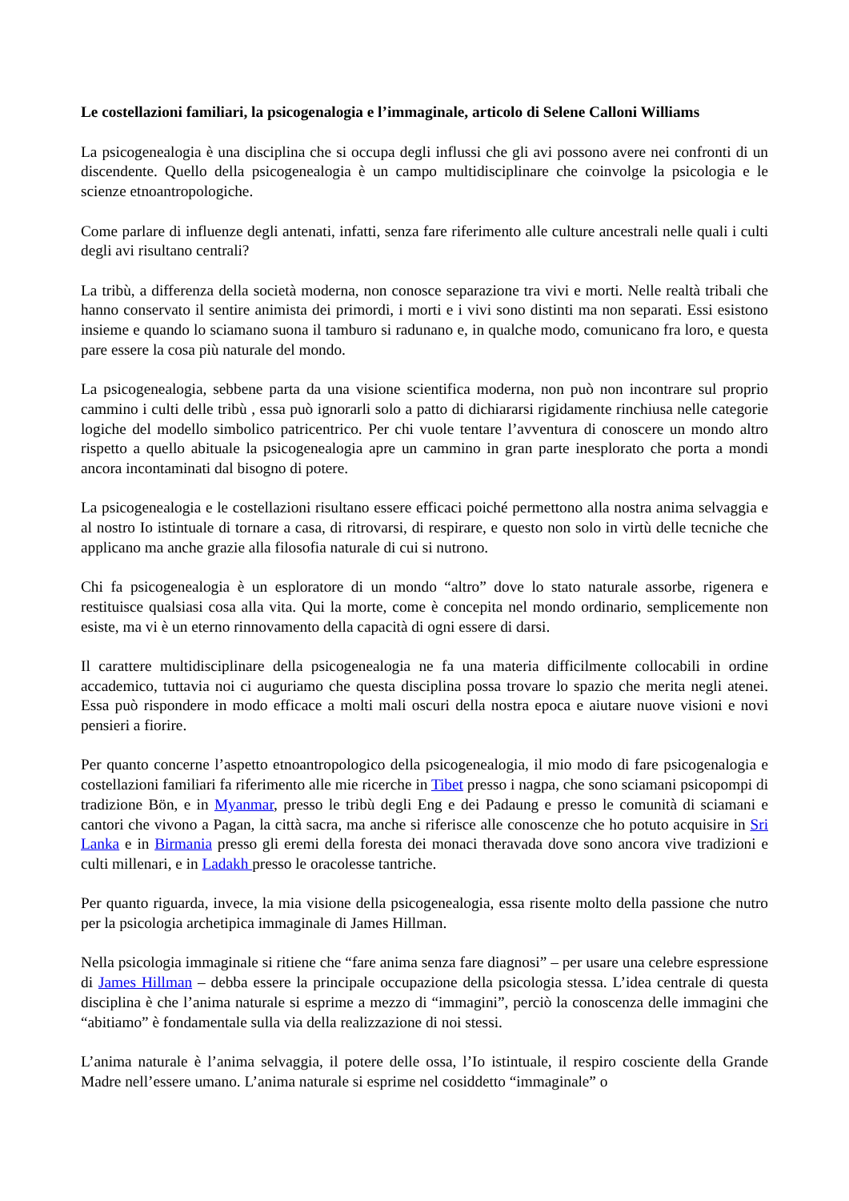Le costellazioni familiari, la psicogenalogia e l’immaginale, articolo di Selene Calloni Williams
La psicogenealogia è una disciplina che si occupa degli influssi che gli avi possono avere nei confronti di un discendente. Quello della psicogenealogia è un campo multidisciplinare che coinvolge la psicologia e le scienze etnoantropologiche.
Come parlare di influenze degli antenati, infatti, senza fare riferimento alle culture ancestrali nelle quali i culti degli avi risultano centrali?
La tribù, a differenza della società moderna, non conosce separazione tra vivi e morti. Nelle realtà tribali che hanno conservato il sentire animista dei primordi, i morti e i vivi sono distinti ma non separati. Essi esistono insieme e quando lo sciamano suona il tamburo si radunano e, in qualche modo, comunicano fra loro, e questa pare essere la cosa più naturale del mondo.
La psicogenealogia, sebbene parta da una visione scientifica moderna, non può non incontrare sul proprio cammino i culti delle tribù , essa può ignorarli solo a patto di dichiararsi rigidamente rinchiusa nelle categorie logiche del modello simbolico patricentrico. Per chi vuole tentare l’avventura di conoscere un mondo altro rispetto a quello abituale la psicogenealogia apre un cammino in gran parte inesplorato che porta a mondi ancora incontaminati dal bisogno di potere.
La psicogenealogia e le costellazioni risultano essere efficaci poiché permettono alla nostra anima selvaggia e al nostro Io istintuale di tornare a casa, di ritrovarsi, di respirare, e questo non solo in virtù delle tecniche che applicano ma anche grazie alla filosofia naturale di cui si nutrono.
Chi fa psicogenealogia è un esploratore di un mondo “altro” dove lo stato naturale assorbe, rigenera e restituisce qualsiasi cosa alla vita. Qui la morte, come è concepita nel mondo ordinario, semplicemente non esiste, ma vi è un eterno rinnovamento della capacità di ogni essere di darsi.
Il carattere multidisciplinare della psicogenealogia ne fa una materia difficilmente collocabili in ordine accademico, tuttavia noi ci auguriamo che questa disciplina possa trovare lo spazio che merita negli atenei. Essa può rispondere in modo efficace a molti mali oscuri della nostra epoca e aiutare nuove visioni e novi pensieri a fiorire.
Per quanto concerne l’aspetto etnoantropologico della psicogenealogia, il mio modo di fare psicogenalogia e costellazioni familiari fa riferimento alle mie ricerche in Tibet presso i nagpa, che sono sciamani psicopompi di tradizione Bön, e in Myanmar, presso le tribù degli Eng e dei Padaung e presso le comunità di sciamani e cantori che vivono a Pagan, la città sacra, ma anche si riferisce alle conoscenze che ho potuto acquisire in Sri Lanka e in Birmania presso gli eremi della foresta dei monaci theravada dove sono ancora vive tradizioni e culti millenari, e in Ladakh presso le oracolesse tantriche.
Per quanto riguarda, invece, la mia visione della psicogenealogia, essa risente molto della passione che nutro per la psicologia archetipica immaginale di James Hillman.
Nella psicologia immaginale si ritiene che “fare anima senza fare diagnosi” – per usare una celebre espressione di James Hillman – debba essere la principale occupazione della psicologia stessa. L’idea centrale di questa disciplina è che l’anima naturale si esprime a mezzo di “immagini”, perciò la conoscenza delle immagini che “abitiamo” è fondamentale sulla via della realizzazione di noi stessi.
L’anima naturale è l’anima selvaggia, il potere delle ossa, l’Io istintuale, il respiro cosciente della Grande Madre nell’essere umano. L’anima naturale si esprime nel cosiddetto “immaginale” o